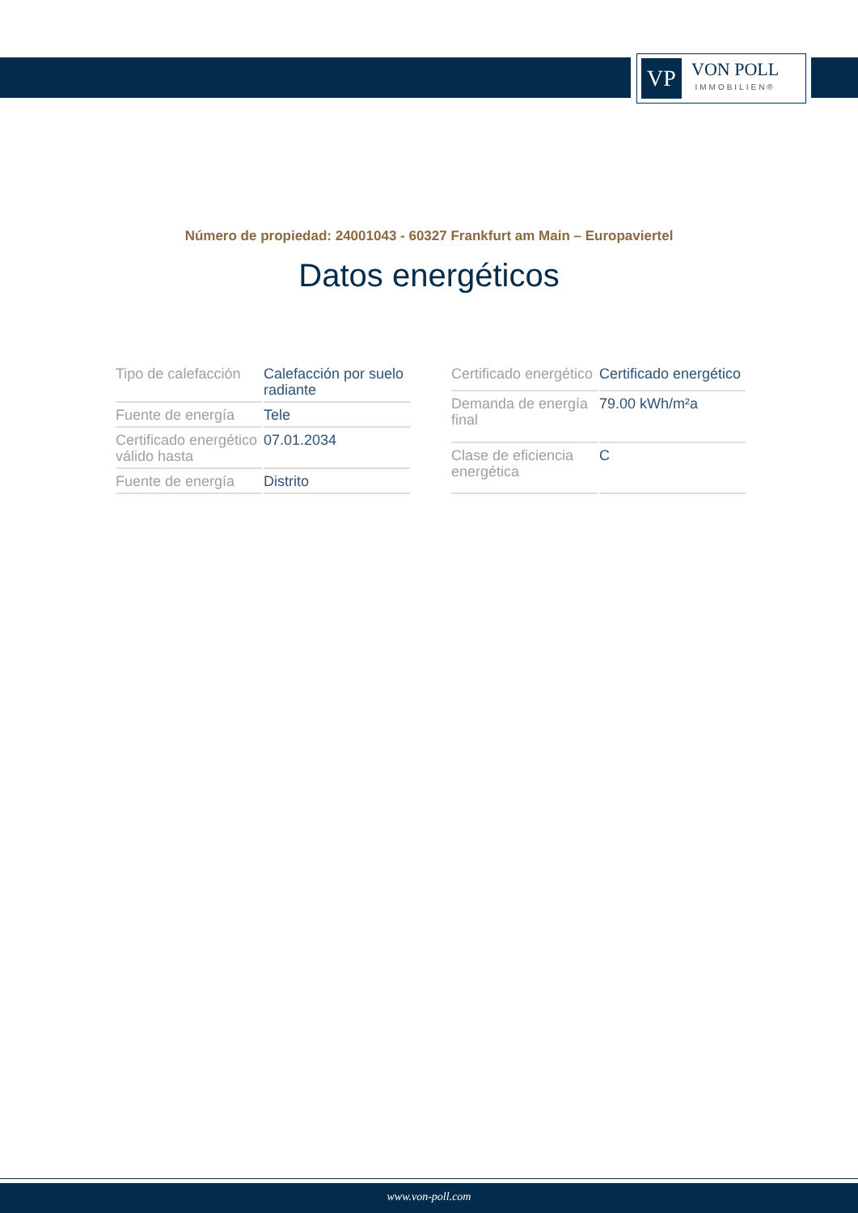VP
VON POLL
IMMOBILIEN®
Número de propiedad: 24001043 - 60327 Frankfurt am Main – Europaviertel
Datos energéticos
| Tipo de calefacción | Calefacción por suelo radiante |
| Fuente de energía | Tele |
| Certificado energético válido hasta | 07.01.2034 |
| Fuente de energía | Distrito |
| Certificado energético | Certificado energético |
| Demanda de energía final | 79.00 kWh/m²a |
| Clase de eficiencia energética | C |
www.von-poll.com